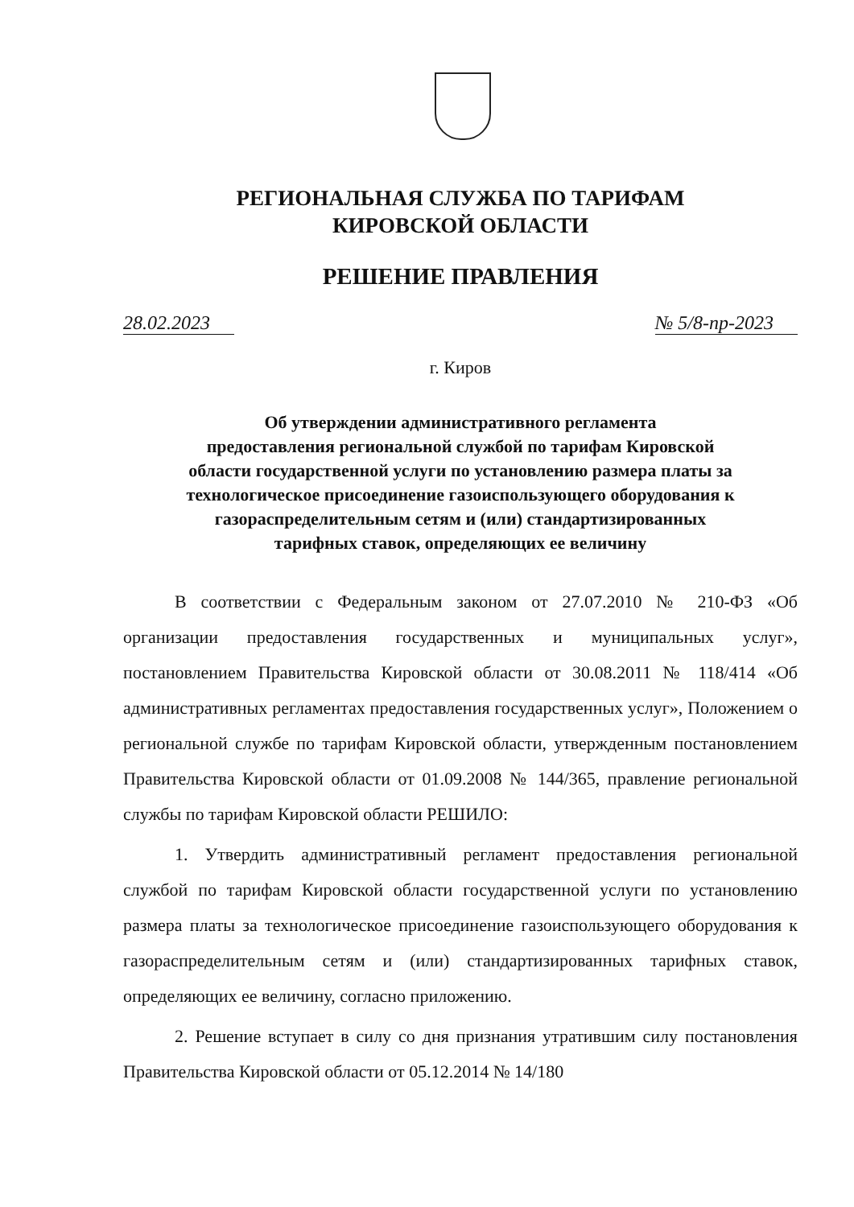РЕГИОНАЛЬНАЯ СЛУЖБА ПО ТАРИФАМ
КИРОВСКОЙ ОБЛАСТИ
РЕШЕНИЕ ПРАВЛЕНИЯ
28.02.2023 № 5/8-пр-2023
г. Киров
Об утверждении административного регламента
предоставления региональной службой по тарифам Кировской
области государственной услуги по установлению размера платы за
технологическое присоединение газоиспользующего оборудования к
газораспределительным сетям и (или) стандартизированных
тарифных ставок, определяющих ее величину
В соответствии с Федеральным законом от 27.07.2010 № 210-ФЗ «Об организации предоставления государственных и муниципальных услуг», постановлением Правительства Кировской области от 30.08.2011 № 118/414 «Об административных регламентах предоставления государственных услуг», Положением о региональной службе по тарифам Кировской области, утвержденным постановлением Правительства Кировской области от 01.09.2008 № 144/365, правление региональной службы по тарифам Кировской области РЕШИЛО:
1. Утвердить административный регламент предоставления региональной службой по тарифам Кировской области государственной услуги по установлению размера платы за технологическое присоединение газоиспользующего оборудования к газораспределительным сетям и (или) стандартизированных тарифных ставок, определяющих ее величину, согласно приложению.
2. Решение вступает в силу со дня признания утратившим силу постановления Правительства Кировской области от 05.12.2014 № 14/180